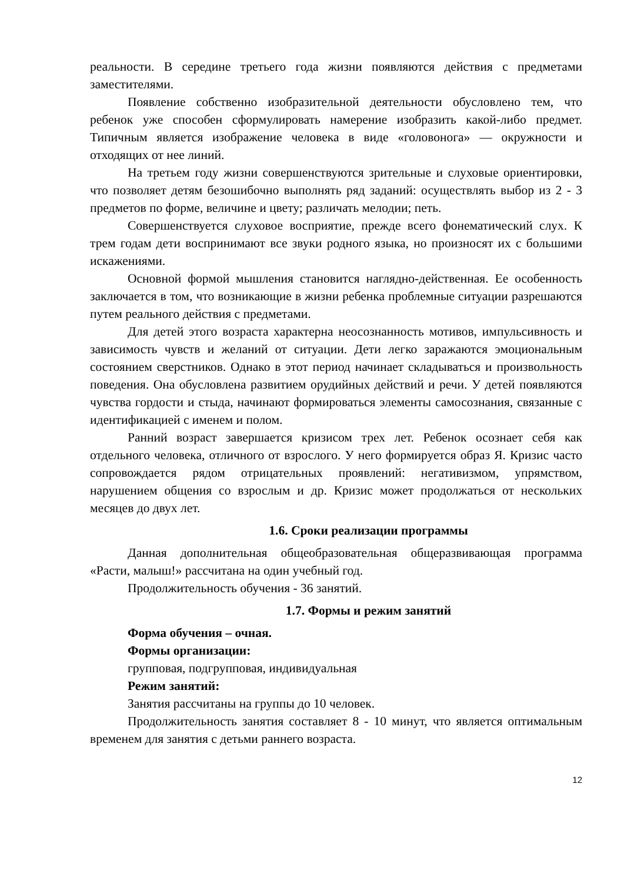реальности. В середине третьего года жизни появляются действия с предметами заместителями.
Появление собственно изобразительной деятельности обусловлено тем, что ребенок уже способен сформулировать намерение изобразить какой-либо предмет. Типичным является изображение человека в виде «головонога» — окружности и отходящих от нее линий.
На третьем году жизни совершенствуются зрительные и слуховые ориентировки, что позволяет детям безошибочно выполнять ряд заданий: осуществлять выбор из 2 - 3 предметов по форме, величине и цвету; различать мелодии; петь.
Совершенствуется слуховое восприятие, прежде всего фонематический слух. К трем годам дети воспринимают все звуки родного языка, но произносят их с большими искажениями.
Основной формой мышления становится наглядно-действенная. Ее особенность заключается в том, что возникающие в жизни ребенка проблемные ситуации разрешаются путем реального действия с предметами.
Для детей этого возраста характерна неосознанность мотивов, импульсивность и зависимость чувств и желаний от ситуации. Дети легко заражаются эмоциональным состоянием сверстников. Однако в этот период начинает складываться и произвольность поведения. Она обусловлена развитием орудийных действий и речи. У детей появляются чувства гордости и стыда, начинают формироваться элементы самосознания, связанные с идентификацией с именем и полом.
Ранний возраст завершается кризисом трех лет. Ребенок осознает себя как отдельного человека, отличного от взрослого. У него формируется образ Я. Кризис часто сопровождается рядом отрицательных проявлений: негативизмом, упрямством, нарушением общения со взрослым и др. Кризис может продолжаться от нескольких месяцев до двух лет.
1.6. Сроки реализации программы
Данная дополнительная общеобразовательная общеразвивающая программа «Расти, малыш!» рассчитана на один учебный год.
Продолжительность обучения - 36 занятий.
1.7. Формы и режим занятий
Форма обучения – очная.
Формы организации:
групповая, подгрупповая, индивидуальная
Режим занятий:
Занятия рассчитаны на группы до 10 человек.
Продолжительность занятия составляет 8 - 10 минут, что является оптимальным временем для занятия с детьми раннего возраста.
12